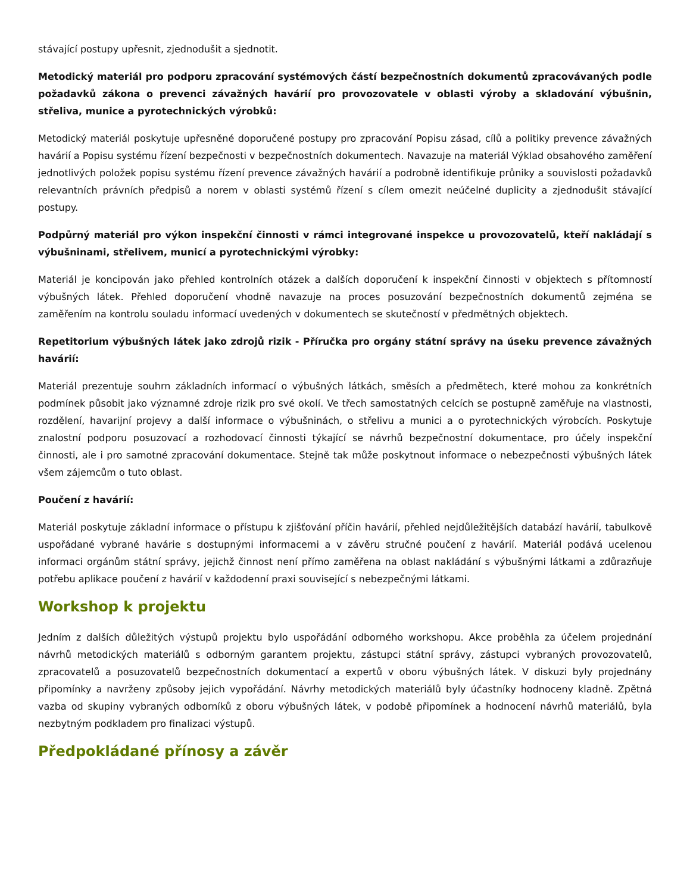stávající postupy upřesnit, zjednodušit a sjednotit.
Metodický materiál pro podporu zpracování systémových částí bezpečnostních dokumentů zpracovávaných podle požadavků zákona o prevenci závažných havárií pro provozovatele v oblasti výroby a skladování výbušnin, střeliva, munice a pyrotechnických výrobků:
Metodický materiál poskytuje upřesněné doporučené postupy pro zpracování Popisu zásad, cílů a politiky prevence závažných havárií a Popisu systému řízení bezpečnosti v bezpečnostních dokumentech. Navazuje na materiál Výklad obsahového zaměření jednotlivých položek popisu systému řízení prevence závažných havárií a podrobně identifikuje průniky a souvislosti požadavků relevantních právních předpisů a norem v oblasti systémů řízení s cílem omezit neúčelné duplicity a zjednodušit stávající postupy.
Podpůrný materiál pro výkon inspekční činnosti v rámci integrované inspekce u provozovatelů, kteří nakládají s výbušninami, střelivem, municí a pyrotechnickými výrobky:
Materiál je koncipován jako přehled kontrolních otázek a dalších doporučení k inspekční činnosti v objektech s přítomností výbušných látek. Přehled doporučení vhodně navazuje na proces posuzování bezpečnostních dokumentů zejména se zaměřením na kontrolu souladu informací uvedených v dokumentech se skutečností v předmětných objektech.
Repetitorium výbušných látek jako zdrojů rizik - Příručka pro orgány státní správy na úseku prevence závažných havárií:
Materiál prezentuje souhrn základních informací o výbušných látkách, směsích a předmětech, které mohou za konkrétních podmínek působit jako významné zdroje rizik pro své okolí. Ve třech samostatných celcích se postupně zaměřuje na vlastnosti, rozdělení, havarijní projevy a další informace o výbušninách, o střelivu a munici a o pyrotechnických výrobcích. Poskytuje znalostní podporu posuzovací a rozhodovací činnosti týkající se návrhů bezpečnostní dokumentace, pro účely inspekční činnosti, ale i pro samotné zpracování dokumentace. Stejně tak může poskytnout informace o nebezpečnosti výbušných látek všem zájemcům o tuto oblast.
Poučení z havárií:
Materiál poskytuje základní informace o přístupu k zjišťování příčin havárií, přehled nejdůležitějších databází havárií, tabulkově uspořádané vybrané havárie s dostupnými informacemi a v závěru stručné poučení z havárií. Materiál podává ucelenou informaci orgánům státní správy, jejichž činnost není přímo zaměřena na oblast nakládání s výbušnými látkami a zdůrazňuje potřebu aplikace poučení z havárií v každodenní praxi související s nebezpečnými látkami.
Workshop k projektu
Jedním z dalších důležitých výstupů projektu bylo uspořádání odborného workshopu. Akce proběhla za účelem projednání návrhů metodických materiálů s odborným garantem projektu, zástupci státní správy, zástupci vybraných provozovatelů, zpracovatelů a posuzovatelů bezpečnostních dokumentací a expertů v oboru výbušných látek. V diskuzi byly projednány připomínky a navrženy způsoby jejich vypořádání. Návrhy metodických materiálů byly účastníky hodnoceny kladně. Zpětná vazba od skupiny vybraných odborníků z oboru výbušných látek, v podobě připomínek a hodnocení návrhů materiálů, byla nezbytným podkladem pro finalizaci výstupů.
Předpokládané přínosy a závěr